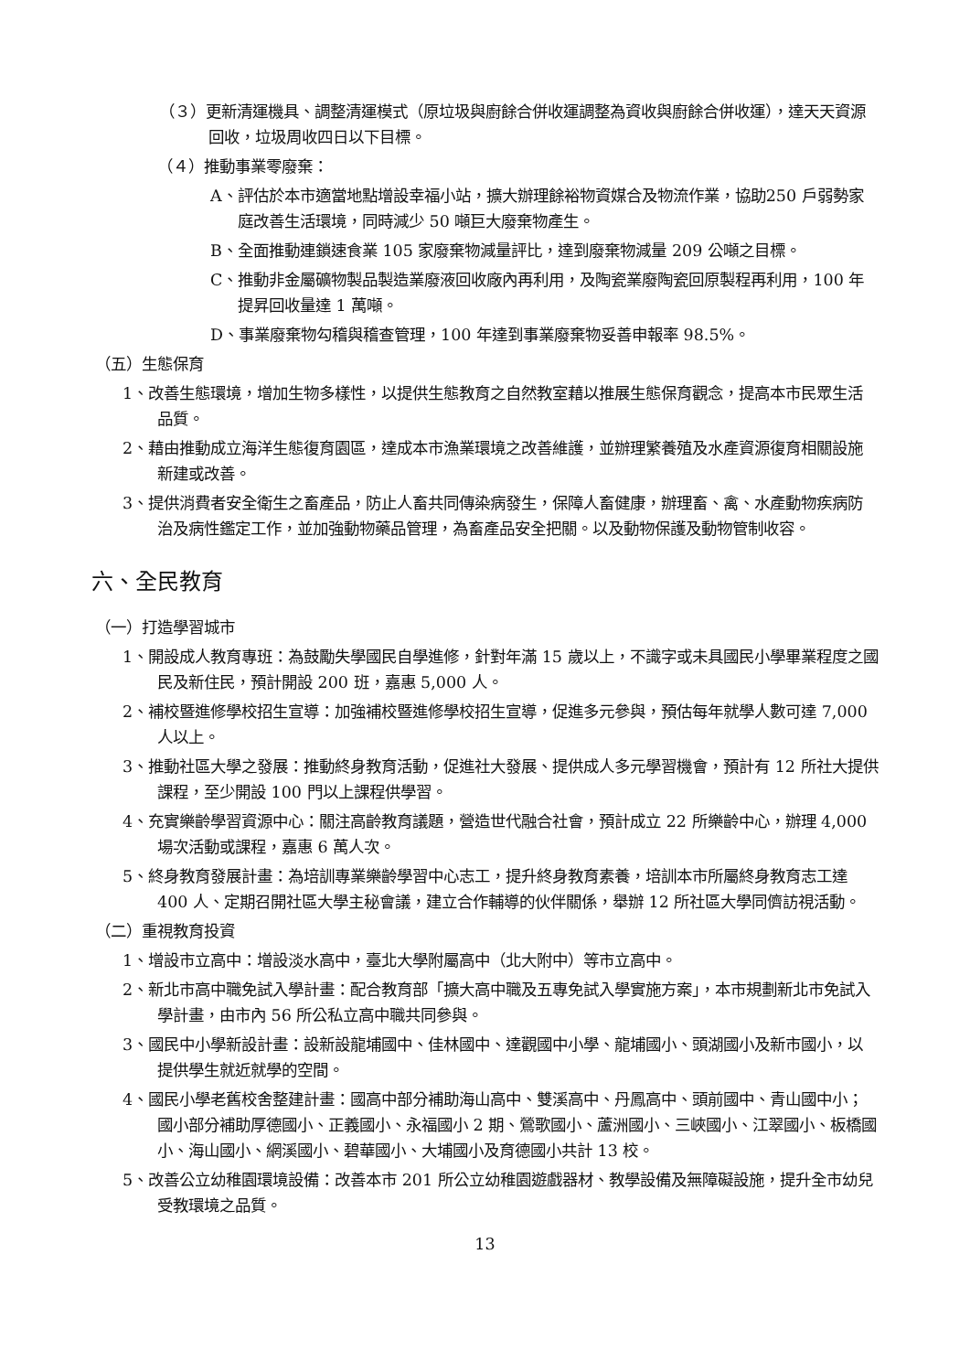（３）更新清運機具、調整清運模式（原垃圾與廚餘合併收運調整為資收與廚餘合併收運），達天天資源回收，垃圾周收四日以下目標。
（４）推動事業零廢棄：
A、評估於本市適當地點增設幸福小站，擴大辦理餘裕物資媒合及物流作業，協助250 戶弱勢家庭改善生活環境，同時減少 50 噸巨大廢棄物產生。
B、全面推動連鎖速食業 105 家廢棄物減量評比，達到廢棄物減量 209 公噸之目標。
C、推動非金屬礦物製品製造業廢液回收廠內再利用，及陶瓷業廢陶瓷回原製程再利用，100 年提昇回收量達 1 萬噸。
D、事業廢棄物勾稽與稽查管理，100 年達到事業廢棄物妥善申報率 98.5%。
（五）生態保育
1、改善生態環境，增加生物多樣性，以提供生態教育之自然教室藉以推展生態保育觀念，提高本市民眾生活品質。
2、藉由推動成立海洋生態復育園區，達成本市漁業環境之改善維護，並辦理繁養殖及水產資源復育相關設施新建或改善。
3、提供消費者安全衛生之畜產品，防止人畜共同傳染病發生，保障人畜健康，辦理畜、禽、水產動物疾病防治及病性鑑定工作，並加強動物藥品管理，為畜產品安全把關。以及動物保護及動物管制收容。
六、全民教育
（一）打造學習城市
1、開設成人教育專班：為鼓勵失學國民自學進修，針對年滿 15 歲以上，不識字或未具國民小學畢業程度之國民及新住民，預計開設 200 班，嘉惠 5,000 人。
2、補校暨進修學校招生宣導：加強補校暨進修學校招生宣導，促進多元參與，預估每年就學人數可達 7,000 人以上。
3、推動社區大學之發展：推動終身教育活動，促進社大發展、提供成人多元學習機會，預計有 12 所社大提供課程，至少開設 100 門以上課程供學習。
4、充實樂齡學習資源中心：關注高齡教育議題，營造世代融合社會，預計成立 22 所樂齡中心，辦理 4,000 場次活動或課程，嘉惠 6 萬人次。
5、終身教育發展計畫：為培訓專業樂齡學習中心志工，提升終身教育素養，培訓本市所屬終身教育志工達 400 人、定期召開社區大學主秘會議，建立合作輔導的伙伴關係，舉辦 12 所社區大學同儕訪視活動。
（二）重視教育投資
1、增設市立高中：增設淡水高中，臺北大學附屬高中（北大附中）等市立高中。
2、新北市高中職免試入學計畫：配合教育部「擴大高中職及五專免試入學實施方案」，本市規劃新北市免試入學計畫，由市內 56 所公私立高中職共同參與。
3、國民中小學新設計畫：設新設龍埔國中、佳林國中、達觀國中小學、龍埔國小、頭湖國小及新市國小，以提供學生就近就學的空間。
4、國民小學老舊校舍整建計畫：國高中部分補助海山高中、雙溪高中、丹鳳高中、頭前國中、青山國中小；國小部分補助厚德國小、正義國小、永福國小 2 期、鶯歌國小、蘆洲國小、三峽國小、江翠國小、板橋國小、海山國小、網溪國小、碧華國小、大埔國小及育德國小共計 13 校。
5、改善公立幼稚園環境設備：改善本市 201 所公立幼稚園遊戲器材、教學設備及無障礙設施，提升全市幼兒受教環境之品質。
13